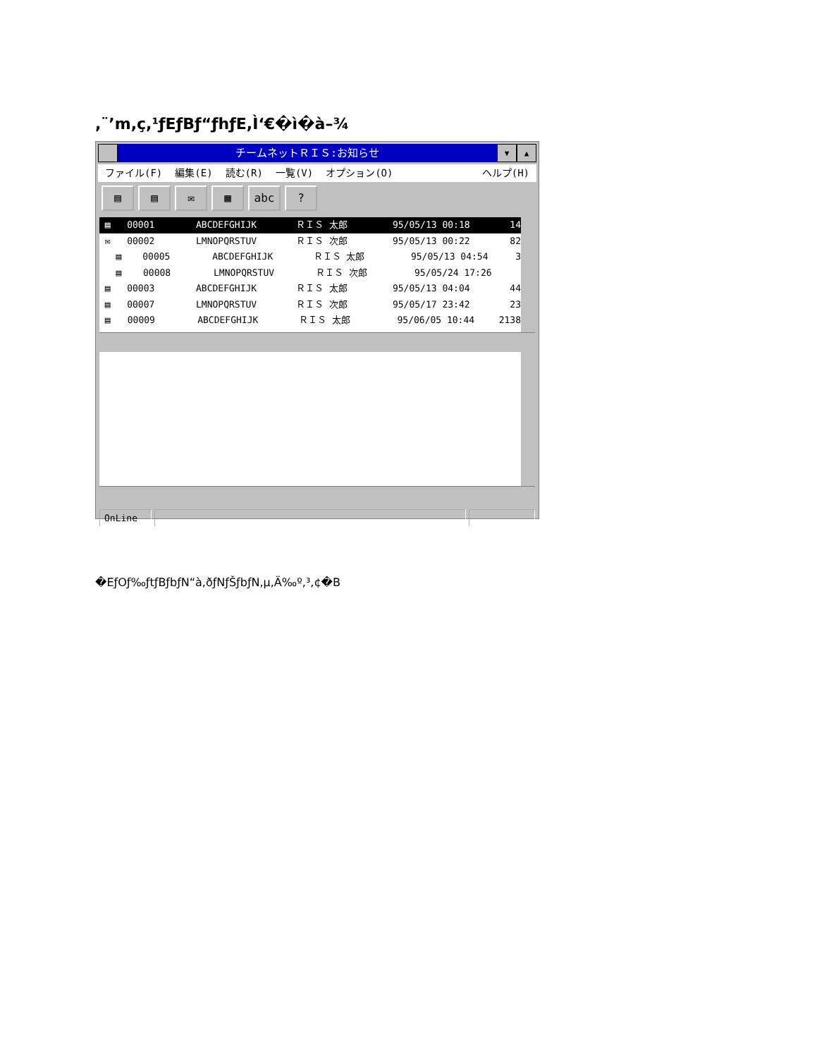,¨’m,ç,¹ƒEƒBƒ“ƒhƒE,Ì‘€�ì�à–¾
チームネットＲＩＳ:お知らせ
▼ ▲
ファイル(F) 編集(E) 読む(R) 一覧(V) オプション(O) ヘルプ(H)
▤ ▤ ✉ ▦ abc ?
▤ 00001 ABCDEFGHIJK ＲＩＳ 太郎 95/05/13 00:18 14
✉ 00002 LMNOPQRSTUV ＲＩＳ 次郎 95/05/13 00:22 82
▤ 00005 ABCDEFGHIJK ＲＩＳ 太郎 95/05/13 04:54 3
▤ 00008 LMNOPQRSTUV ＲＩＳ 次郎 95/05/24 17:26
▤ 00003 ABCDEFGHIJK ＲＩＳ 太郎 95/05/13 04:04 44
▤ 00007 LMNOPQRSTUV ＲＩＳ 次郎 95/05/17 23:42 23
▤ 00009 ABCDEFGHIJK ＲＩＳ 太郎 95/06/05 10:44 2138
OnLine
�EƒOƒ‰ƒtƒBƒbƒN“à,ðƒNƒŠƒbƒN,µ,Ä‰º,³,¢�B